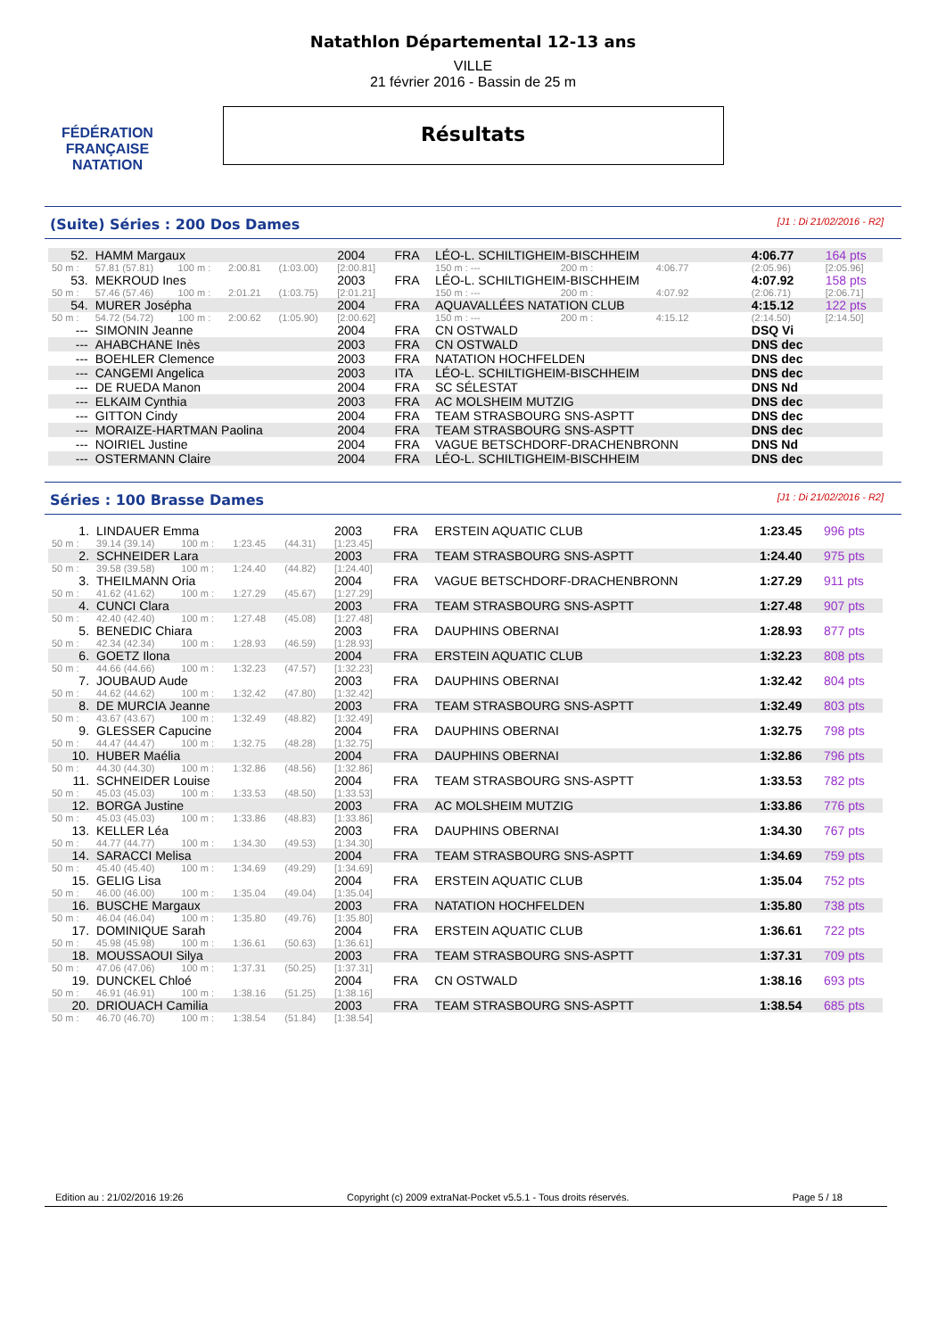FÉDÉRATION FRANÇAISE
NATATION
Natathlon Départemental 12-13 ans
VILLE
21 février 2016 - Bassin de 25 m
Résultats
(Suite) Séries : 200 Dos Dames [J1 : Di 21/02/2016 - R2]
| 52. | HAMM Margaux | | | | 2004 | FRA | LÉO-L. SCHILTIGHEIM-BISCHHEIM | | | 4:06.77 | 164 pts |
| 50 m : | 57.81 (57.81) | 100 m : | 2:00.81 | (1:03.00) | [2:00.81] | | 150 m : --- | 200 m : | 4:06.77 | (2:05.96) | [2:05.96] |
| 53. | MEKROUD Ines | | | | 2003 | FRA | LÉO-L. SCHILTIGHEIM-BISCHHEIM | | | 4:07.92 | 158 pts |
| 50 m : | 57.46 (57.46) | 100 m : | 2:01.21 | (1:03.75) | [2:01.21] | | 150 m : --- | 200 m : | 4:07.92 | (2:06.71) | [2:06.71] |
| 54. | MURER Josépha | | | | 2004 | FRA | AQUAVALLÉES NATATION CLUB | | | 4:15.12 | 122 pts |
| 50 m : | 54.72 (54.72) | 100 m : | 2:00.62 | (1:05.90) | [2:00.62] | | 150 m : --- | 200 m : | 4:15.12 | (2:14.50) | [2:14.50] |
| --- | SIMONIN Jeanne | | | | 2004 | FRA | CN OSTWALD | | | DSQ Vi | |
| --- | AHABCHANE Inès | | | | 2003 | FRA | CN OSTWALD | | | DNS dec | |
| --- | BOEHLER Clemence | | | | 2003 | FRA | NATATION HOCHFELDEN | | | DNS dec | |
| --- | CANGEMI Angelica | | | | 2003 | ITA | LÉO-L. SCHILTIGHEIM-BISCHHEIM | | | DNS dec | |
| --- | DE RUEDA Manon | | | | 2004 | FRA | SC SÉLESTAT | | | DNS Nd | |
| --- | ELKAIM Cynthia | | | | 2003 | FRA | AC MOLSHEIM MUTZIG | | | DNS dec | |
| --- | GITTON Cindy | | | | 2004 | FRA | TEAM STRASBOURG SNS-ASPTT | | | DNS dec | |
| --- | MORAIZE-HARTMAN Paolina | | | | 2004 | FRA | TEAM STRASBOURG SNS-ASPTT | | | DNS dec | |
| --- | NOIRIEL Justine | | | | 2004 | FRA | VAGUE BETSCHDORF-DRACHENBRONN | | | DNS Nd | |
| --- | OSTERMANN Claire | | | | 2004 | FRA | LÉO-L. SCHILTIGHEIM-BISCHHEIM | | | DNS dec | |
Séries : 100 Brasse Dames [J1 : Di 21/02/2016 - R2]
| 1. | LINDAUER Emma | | | | 2003 | FRA | ERSTEIN AQUATIC CLUB | 1:23.45 | 996 pts |
| 50 m : | 39.14 (39.14) | 100 m : | 1:23.45 | (44.31) | [1:23.45] | | | | |
| 2. | SCHNEIDER Lara | | | | 2003 | FRA | TEAM STRASBOURG SNS-ASPTT | 1:24.40 | 975 pts |
| 50 m : | 39.58 (39.58) | 100 m : | 1:24.40 | (44.82) | [1:24.40] | | | | |
| 3. | THEILMANN Oria | | | | 2004 | FRA | VAGUE BETSCHDORF-DRACHENBRONN | 1:27.29 | 911 pts |
| 50 m : | 41.62 (41.62) | 100 m : | 1:27.29 | (45.67) | [1:27.29] | | | | |
| 4. | CUNCI Clara | | | | 2003 | FRA | TEAM STRASBOURG SNS-ASPTT | 1:27.48 | 907 pts |
| 50 m : | 42.40 (42.40) | 100 m : | 1:27.48 | (45.08) | [1:27.48] | | | | |
| 5. | BENEDIC Chiara | | | | 2003 | FRA | DAUPHINS OBERNAI | 1:28.93 | 877 pts |
| 50 m : | 42.34 (42.34) | 100 m : | 1:28.93 | (46.59) | [1:28.93] | | | | |
| 6. | GOETZ Ilona | | | | 2004 | FRA | ERSTEIN AQUATIC CLUB | 1:32.23 | 808 pts |
| 50 m : | 44.66 (44.66) | 100 m : | 1:32.23 | (47.57) | [1:32.23] | | | | |
| 7. | JOUBAUD Aude | | | | 2003 | FRA | DAUPHINS OBERNAI | 1:32.42 | 804 pts |
| 50 m : | 44.62 (44.62) | 100 m : | 1:32.42 | (47.80) | [1:32.42] | | | | |
| 8. | DE MURCIA Jeanne | | | | 2003 | FRA | TEAM STRASBOURG SNS-ASPTT | 1:32.49 | 803 pts |
| 50 m : | 43.67 (43.67) | 100 m : | 1:32.49 | (48.82) | [1:32.49] | | | | |
| 9. | GLESSER Capucine | | | | 2004 | FRA | DAUPHINS OBERNAI | 1:32.75 | 798 pts |
| 50 m : | 44.47 (44.47) | 100 m : | 1:32.75 | (48.28) | [1:32.75] | | | | |
| 10. | HUBER Maélia | | | | 2004 | FRA | DAUPHINS OBERNAI | 1:32.86 | 796 pts |
| 50 m : | 44.30 (44.30) | 100 m : | 1:32.86 | (48.56) | [1:32.86] | | | | |
| 11. | SCHNEIDER Louise | | | | 2004 | FRA | TEAM STRASBOURG SNS-ASPTT | 1:33.53 | 782 pts |
| 50 m : | 45.03 (45.03) | 100 m : | 1:33.53 | (48.50) | [1:33.53] | | | | |
| 12. | BORGA Justine | | | | 2003 | FRA | AC MOLSHEIM MUTZIG | 1:33.86 | 776 pts |
| 50 m : | 45.03 (45.03) | 100 m : | 1:33.86 | (48.83) | [1:33.86] | | | | |
| 13. | KELLER Léa | | | | 2003 | FRA | DAUPHINS OBERNAI | 1:34.30 | 767 pts |
| 50 m : | 44.77 (44.77) | 100 m : | 1:34.30 | (49.53) | [1:34.30] | | | | |
| 14. | SARACCI Melisa | | | | 2004 | FRA | TEAM STRASBOURG SNS-ASPTT | 1:34.69 | 759 pts |
| 50 m : | 45.40 (45.40) | 100 m : | 1:34.69 | (49.29) | [1:34.69] | | | | |
| 15. | GELIG Lisa | | | | 2004 | FRA | ERSTEIN AQUATIC CLUB | 1:35.04 | 752 pts |
| 50 m : | 46.00 (46.00) | 100 m : | 1:35.04 | (49.04) | [1:35.04] | | | | |
| 16. | BUSCHE Margaux | | | | 2003 | FRA | NATATION HOCHFELDEN | 1:35.80 | 738 pts |
| 50 m : | 46.04 (46.04) | 100 m : | 1:35.80 | (49.76) | [1:35.80] | | | | |
| 17. | DOMINIQUE Sarah | | | | 2004 | FRA | ERSTEIN AQUATIC CLUB | 1:36.61 | 722 pts |
| 50 m : | 45.98 (45.98) | 100 m : | 1:36.61 | (50.63) | [1:36.61] | | | | |
| 18. | MOUSSAOUI Silya | | | | 2003 | FRA | TEAM STRASBOURG SNS-ASPTT | 1:37.31 | 709 pts |
| 50 m : | 47.06 (47.06) | 100 m : | 1:37.31 | (50.25) | [1:37.31] | | | | |
| 19. | DUNCKEL Chloé | | | | 2004 | FRA | CN OSTWALD | 1:38.16 | 693 pts |
| 50 m : | 46.91 (46.91) | 100 m : | 1:38.16 | (51.25) | [1:38.16] | | | | |
| 20. | DRIOUACH Camilia | | | | 2003 | FRA | TEAM STRASBOURG SNS-ASPTT | 1:38.54 | 685 pts |
| 50 m : | 46.70 (46.70) | 100 m : | 1:38.54 | (51.84) | [1:38.54] | | | | |
Edition au : 21/02/2016 19:26 Copyright (c) 2009 extraNat-Pocket v5.5.1 - Tous droits réservés. Page 5 / 18